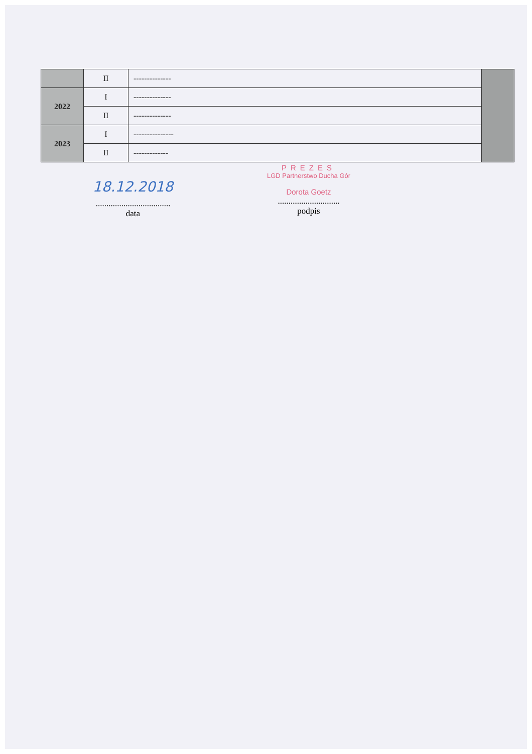| | II | -------------- | |
| 2022 | I | -------------- | |
| | II | -------------- | |
| 2023 | I | --------------- | |
| | II | ------------- | |
18.12.2018
...................................
data
PREZES
LGD Partnerstwo Ducha Gór
Dorota Goetz
.............................
podpis